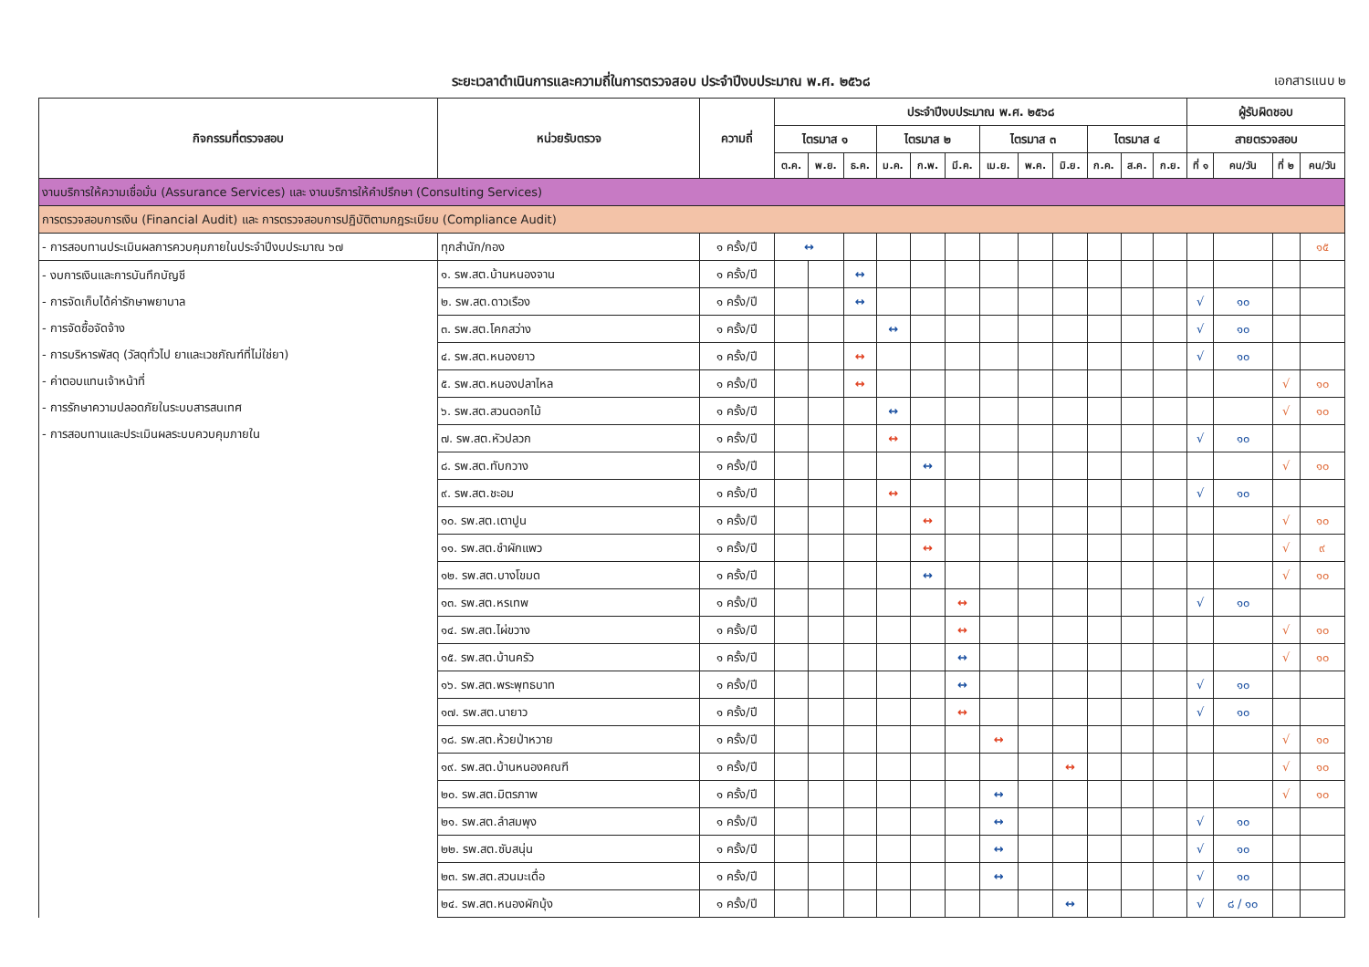ระยะเวลาดำเนินการและความถี่ในการตรวจสอบ ประจำปีงบประมาณ พ.ศ. ๒๕๖๘
เอกสารแนบ ๒
| กิจกรรมที่ตรวจสอบ | หน่วยรับตรวจ | ความถี่ | ประจำปีงบประมาณ พ.ศ. ๒๕๖๘ | | | | | | | | | | | | ผู้รับผิดชอบ | | | |
| --- | --- | --- | --- | --- | --- | --- | --- | --- | --- | --- | --- | --- | --- | --- | --- | --- | --- | --- |
| | | | ไตรมาส ๑ | | | ไตรมาส ๒ | | | ไตรมาส ๓ | | | ไตรมาส ๔ | | | สายตรวจสอบ | | | |
| | | | ต.ค. | พ.ย. | ธ.ค. | ม.ค. | ก.พ. | มี.ค. | เม.ย. | พ.ค. | มิ.ย. | ก.ค. | ส.ค. | ก.ย. | ที่ ๑ | คน/วัน | ที่ ๒ | คน/วัน |
| งานบริการให้ความเชื่อมั่น (Assurance Services) และ งานบริการให้คำปรึกษา (Consulting Services) | | | | | | | | | | | | | | | | | | |
| การตรวจสอบการเงิน (Financial Audit) และ การตรวจสอบการปฏิบัติตามกฎระเบียบ (Compliance Audit) | | | | | | | | | | | | | | | | | | |
| - การสอบทานประเมินผลการควบคุมภายในประจำปีงบประมาณ ๖๗ | ทุกสำนัก/กอง | ๑ ครั้ง/ปี | ↔ | | | | | | | | | | | | | | | ๑๕ |
| - งบการเงินและการบันทึกบัญชี - การจัดเก็บได้ค่ารักษาพยาบาล - การจัดซื้อจัดจ้าง - การบริหารพัสดุ (วัสดุทั่วไป ยาและเวชภัณฑ์ที่ไม่ใช่ยา) - ค่าตอบแทนเจ้าหน้าที่ - การรักษาความปลอดภัยในระบบสารสนเทศ - การสอบทานและประเมินผลระบบควบคุมภายใน | ๑. รพ.สต.บ้านหนองจาน | ๑ ครั้ง/ปี | | | ↔ | | | | | | | | | | | | | |
| | ๒. รพ.สต.ดาวเรือง | ๑ ครั้ง/ปี | | | ↔ | | | | | | | | | | √ | ๑๐ | | |
| | ๓. รพ.สต.โคกสว่าง | ๑ ครั้ง/ปี | | | | ↔ | | | | | | | | | √ | ๑๐ | | |
| | ๔. รพ.สต.หนองยาว | ๑ ครั้ง/ปี | | | ↔ | | | | | | | | | | √ | ๑๐ | | |
| | ๕. รพ.สต.หนองปลาไหล | ๑ ครั้ง/ปี | | | ↔ | | | | | | | | | | | | √ | ๑๐ |
| | ๖. รพ.สต.สวนดอกไม้ | ๑ ครั้ง/ปี | | | | ↔ | | | | | | | | | | | √ | ๑๐ |
| | ๗. รพ.สต.หัวปลวก | ๑ ครั้ง/ปี | | | | ↔ | | | | | | | | | √ | ๑๐ | | |
| | ๘. รพ.สต.ทับกวาง | ๑ ครั้ง/ปี | | | | | ↔ | | | | | | | | | | √ | ๑๐ |
| | ๙. รพ.สต.ชะอม | ๑ ครั้ง/ปี | | | | ↔ | | | | | | | | | √ | ๑๐ | | |
| | ๑๐. รพ.สต.เตาปูน | ๑ ครั้ง/ปี | | | | | ↔ | | | | | | | | | | √ | ๑๐ |
| | ๑๑. รพ.สต.ชำผักแพว | ๑ ครั้ง/ปี | | | | | ↔ | | | | | | | | | | √ | ๙ |
| | ๑๒. รพ.สต.บางโขมด | ๑ ครั้ง/ปี | | | | | ↔ | | | | | | | | | | √ | ๑๐ |
| | ๑๓. รพ.สต.หรเทพ | ๑ ครั้ง/ปี | | | | | | ↔ | | | | | | | √ | ๑๐ | | |
| | ๑๔. รพ.สต.ไผ่ขวาง | ๑ ครั้ง/ปี | | | | | | ↔ | | | | | | | | | √ | ๑๐ |
| | ๑๕. รพ.สต.บ้านครัว | ๑ ครั้ง/ปี | | | | | | ↔ | | | | | | | | | √ | ๑๐ |
| | ๑๖. รพ.สต.พระพุทธบาท | ๑ ครั้ง/ปี | | | | | | ↔ | | | | | | | √ | ๑๐ | | |
| | ๑๗. รพ.สต.นายาว | ๑ ครั้ง/ปี | | | | | | ↔ | | | | | | | √ | ๑๐ | | |
| | ๑๘. รพ.สต.ห้วยป่าหวาย | ๑ ครั้ง/ปี | | | | | | | ↔ | | | | | | | | √ | ๑๐ |
| | ๑๙. รพ.สต.บ้านหนองคณฑี | ๑ ครั้ง/ปี | | | | | | | | | ↔ | | | | | | √ | ๑๐ |
| | ๒๐. รพ.สต.มิตรภาพ | ๑ ครั้ง/ปี | | | | | | | ↔ | | | | | | | | √ | ๑๐ |
| | ๒๑. รพ.สต.ลำสมพุง | ๑ ครั้ง/ปี | | | | | | | ↔ | | | | | | √ | ๑๐ | | |
| | ๒๒. รพ.สต.ซับสนุ่น | ๑ ครั้ง/ปี | | | | | | | ↔ | | | | | | √ | ๑๐ | | |
| | ๒๓. รพ.สต.สวนมะเดื่อ | ๑ ครั้ง/ปี | | | | | | | ↔ | | | | | | √ | ๑๐ | | |
| | ๒๔. รพ.สต.หนองผักบุ้ง | ๑ ครั้ง/ปี | | | | | | | | | ↔ | | | | √ | ๘ / ๑๐ | | |